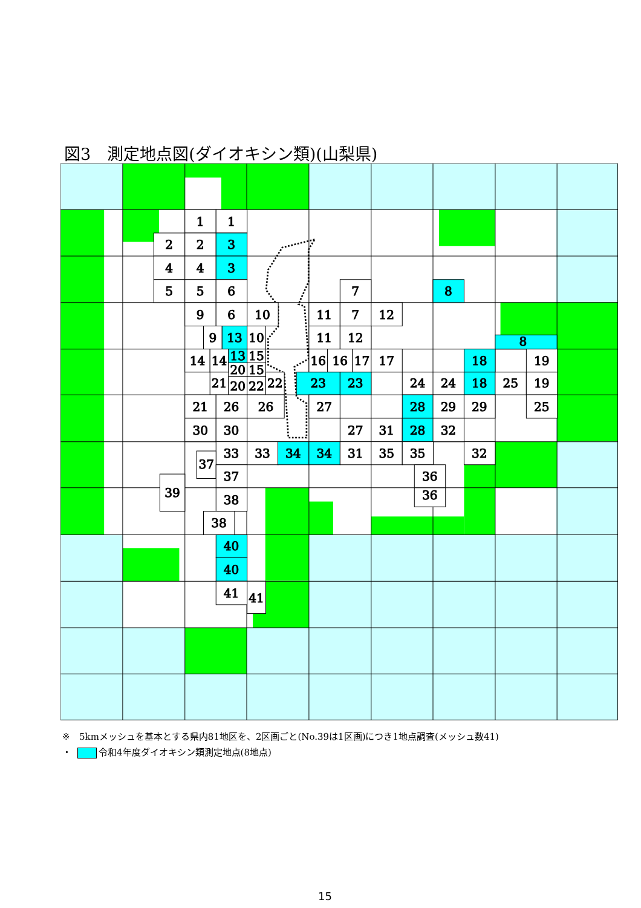図3　測定地点図(ダイオキシン類)(山梨県)
1
1
2
2
3
4
4
3
5
5
6
7
8
9
6
10
11
7
12
9
13
10
11
12
8
14
14
13
15
20
15
16
16
17
17
18
19
21
20
22
22
23
23
24
24
18
25
19
21
26
26
27
28
29
29
25
30
30
27
31
28
32
33
33
34
34
31
35
35
32
37
37
36
39
38
36
38
40
40
41
41
※　5kmメッシュを基本とする県内81地区を、2区画ごと(No.39は1区画)につき1地点調査(メッシュ数41)
・ 令和4年度ダイオキシン類測定地点(8地点)
15